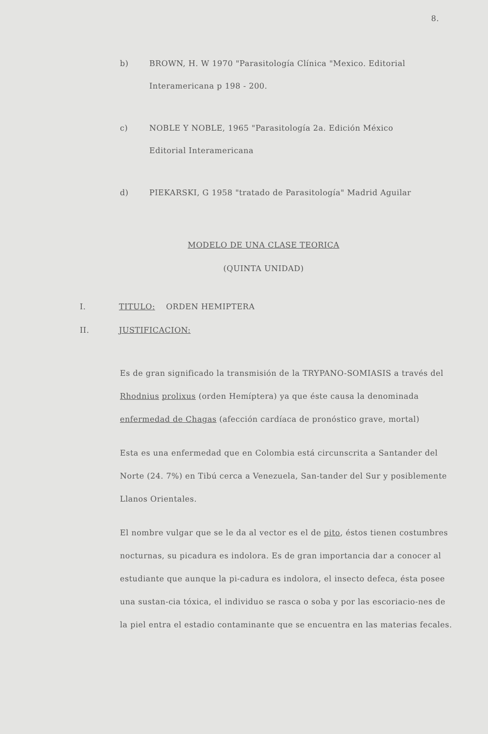8.
b) BROWN, H. W 1970 "Parasitología Clínica "Mexico. Editorial Interamericana p 198 - 200.
c) NOBLE Y NOBLE, 1965 "Parasitología 2a. Edición México Editorial Interamericana
d) PIEKARSKI, G 1958 "tratado de Parasitología" Madrid Aguilar
MODELO DE UNA CLASE TEORICA
(QUINTA UNIDAD)
I. TITULO: ORDEN HEMIPTERA
II. JUSTIFICACION:
Es de gran significado la transmisión de la TRYPANO-SOMIASIS a través del Rhodnius prolixus (orden Hemíptera) ya que éste causa la denominada enfermedad de Chagas (afección cardíaca de pronóstico grave, mortal)
Esta es una enfermedad que en Colombia está circunscrita a Santander del Norte (24. 7%) en Tibú cerca a Venezuela, San-tander del Sur y posiblemente Llanos Orientales.
El nombre vulgar que se le da al vector es el de pito, éstos tienen costumbres nocturnas, su picadura es indolora. Es de gran importancia dar a conocer al estudiante que aunque la pi-cadura es indolora, el insecto defeca, ésta posee una sustan-cia tóxica, el individuo se rasca o soba y por las escoriacio-nes de la piel entra el estadio contaminante que se encuentra en las materias fecales.